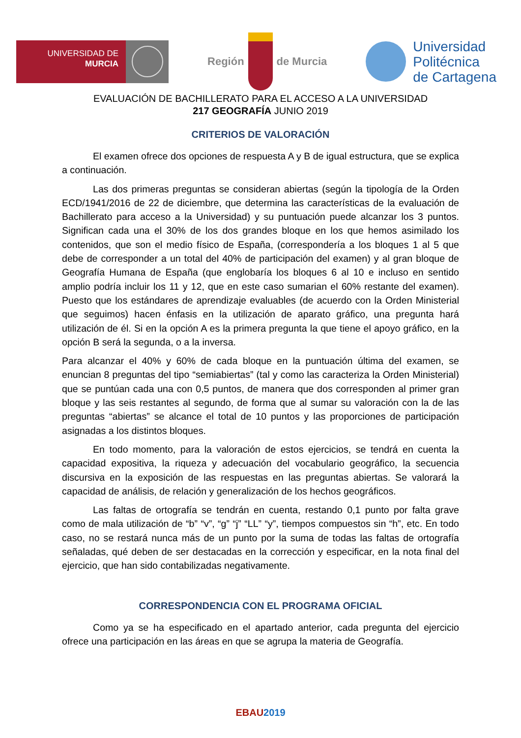UNIVERSIDAD DE
MURCIA
Región de Murcia
Universidad
Politécnica
de Cartagena
EVALUACIÓN DE BACHILLERATO PARA EL ACCESO A LA UNIVERSIDAD
217 GEOGRAFÍA JUNIO 2019
CRITERIOS DE VALORACIÓN
El examen ofrece dos opciones de respuesta A y B de igual estructura, que se explica a continuación.
Las dos primeras preguntas se consideran abiertas (según la tipología de la Orden ECD/1941/2016 de 22 de diciembre, que determina las características de la evaluación de Bachillerato para acceso a la Universidad) y su puntuación puede alcanzar los 3 puntos. Significan cada una el 30% de los dos grandes bloque en los que hemos asimilado los contenidos, que son el medio físico de España, (correspondería a los bloques 1 al 5 que debe de corresponder a un total del 40% de participación del examen) y al gran bloque de Geografía Humana de España (que englobaría los bloques 6 al 10 e incluso en sentido amplio podría incluir los 11 y 12, que en este caso sumarian el 60% restante del examen). Puesto que los estándares de aprendizaje evaluables (de acuerdo con la Orden Ministerial que seguimos) hacen énfasis en la utilización de aparato gráfico, una pregunta hará utilización de él. Si en la opción A es la primera pregunta la que tiene el apoyo gráfico, en la opción B será la segunda, o a la inversa.
Para alcanzar el 40% y 60% de cada bloque en la puntuación última del examen, se enuncian 8 preguntas del tipo “semiabiertas” (tal y como las caracteriza la Orden Ministerial) que se puntúan cada una con 0,5 puntos, de manera que dos corresponden al primer gran bloque y las seis restantes al segundo, de forma que al sumar su valoración con la de las preguntas “abiertas” se alcance el total de 10 puntos y las proporciones de participación asignadas a los distintos bloques.
En todo momento, para la valoración de estos ejercicios, se tendrá en cuenta la capacidad expositiva, la riqueza y adecuación del vocabulario geográfico, la secuencia discursiva en la exposición de las respuestas en las preguntas abiertas. Se valorará la capacidad de análisis, de relación y generalización de los hechos geográficos.
Las faltas de ortografía se tendrán en cuenta, restando 0,1 punto por falta grave como de mala utilización de “b” “v”, “g” “j” “LL” “y”, tiempos compuestos sin “h”, etc. En todo caso, no se restará nunca más de un punto por la suma de todas las faltas de ortografía señaladas, qué deben de ser destacadas en la corrección y especificar, en la nota final del ejercicio, que han sido contabilizadas negativamente.
CORRESPONDENCIA CON EL PROGRAMA OFICIAL
Como ya se ha especificado en el apartado anterior, cada pregunta del ejercicio ofrece una participación en las áreas en que se agrupa la materia de Geografía.
EBAU 2019